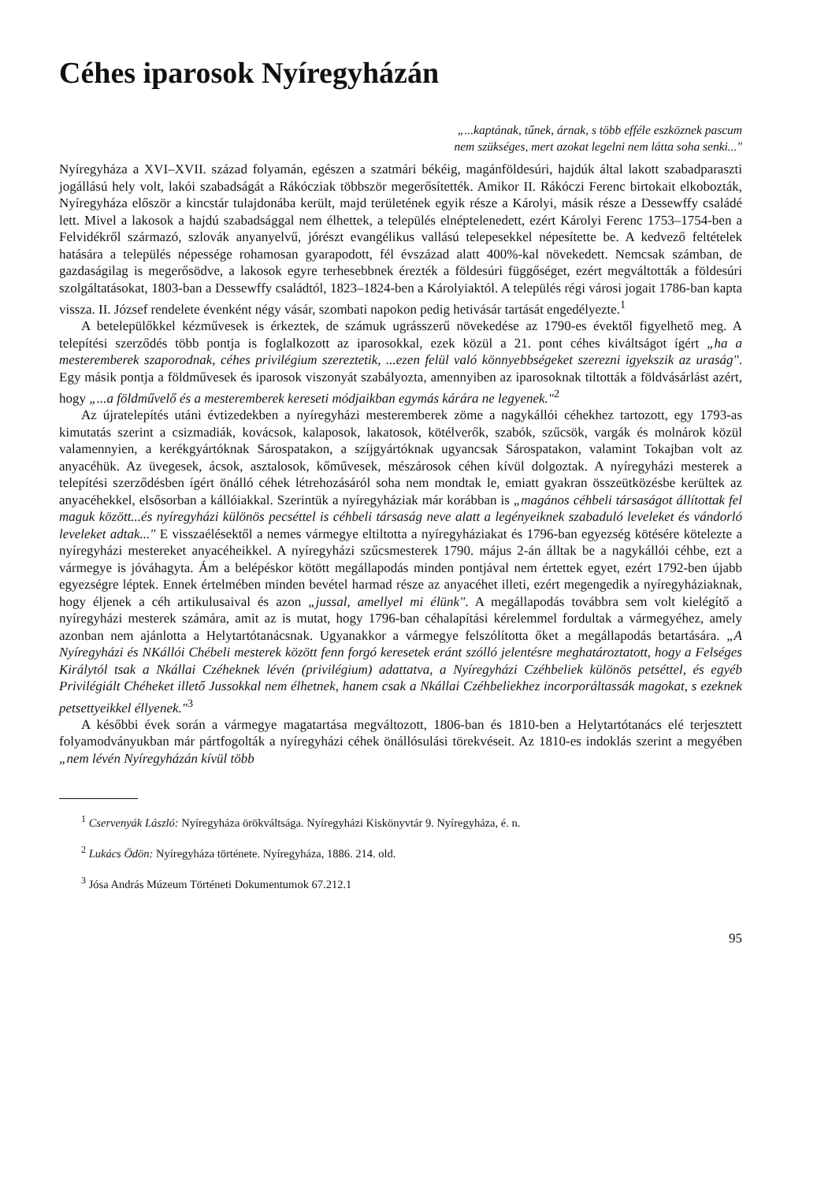Céhes iparosok Nyíregyházán
„...kaptának, tűnek, árnak, s több efféle eszköznek pascum
nem szükséges, mert azokat legelni nem látta soha senki..."
Nyíregyháza a XVI–XVII. század folyamán, egészen a szatmári békéig, magánföldesúri, hajdúk által lakott szabadparaszti jogállású hely volt, lakói szabadságát a Rákócziak többször megerősítették. Amikor II. Rákóczi Ferenc birtokait elkobozták, Nyíregyháza először a kincstár tulajdonába került, majd területének egyik része a Károlyi, másik része a Dessewffy családé lett. Mivel a lakosok a hajdú szabadsággal nem élhettek, a település elnéptelenedett, ezért Károlyi Ferenc 1753–1754-ben a Felvidékről származó, szlovák anyanyelvű, jórészt evangélikus vallású telepesekkel népesítette be. A kedvező feltételek hatására a település népessége rohamosan gyarapodott, fél évszázad alatt 400%-kal növekedett. Nemcsak számban, de gazdaságilag is megerősödve, a lakosok egyre terhesebbnek érezték a földesúri függőséget, ezért megváltották a földesúri szolgáltatásokat, 1803-ban a Dessewffy családtól, 1823–1824-ben a Károlyiaktól. A település régi városi jogait 1786-ban kapta vissza. II. József rendelete évenként négy vásár, szombati napokon pedig hetivásár tartását engedélyezte.<sup>1</sup>
A betelepülőkkel kézművesek is érkeztek, de számuk ugrásszerű növekedése az 1790-es évektől figyelhető meg. A telepítési szerződés több pontja is foglalkozott az iparosokkal, ezek közül a 21. pont céhes kiváltságot ígért „ha a mesteremberek szaporodnak, céhes privilégium szereztetik, ...ezen felül való könnyebbségeket szerezni igyekszik az uraság". Egy másik pontja a földművesek és iparosok viszonyát szabályozta, amennyiben az iparosoknak tiltották a földvásárlást azért, hogy „...a földművelő és a mesteremberek kereseti módjaikban egymás kárára ne legyenek."<sup>2</sup>
Az újratelepítés utáni évtizedekben a nyíregyházi mesteremberek zöme a nagykállói céhekhez tartozott, egy 1793-as kimutatás szerint a csizmadiák, kovácsok, kalaposok, lakatosok, kötélverők, szabók, szűcsök, vargák és molnárok közül valamennyien, a kerékgyártóknak Sárospatakon, a szíjgyártóknak ugyancsak Sárospatakon, valamint Tokajban volt az anyacéhük. Az üvegesek, ácsok, asztalosok, kőművesek, mészárosok céhen kívül dolgoztak. A nyíregyházi mesterek a telepítési szerződésben ígért önálló céhek létrehozásáról soha nem mondtak le, emiatt gyakran összeütközésbe kerültek az anyacéhekkel, elsősorban a kállóiakkal. Szerintük a nyíregyháziak már korábban is „magános céhbeli társaságot állítottak fel maguk között...és nyíregyházi különös pecséttel is céhbeli társaság neve alatt a legényeiknek szabaduló leveleket és vándorló leveleket adtak..." E visszaélésektől a nemes vármegye eltiltotta a nyíregyháziakat és 1796-ban egyezség kötésére kötelezte a nyíregyházi mestereket anyacéheikkel. A nyíregyházi szűcsmesterek 1790. május 2-án álltak be a nagykállói céhbe, ezt a vármegye is jóváhagyta. Ám a belépéskor kötött megállapodás minden pontjával nem értettek egyet, ezért 1792-ben újabb egyezségre léptek. Ennek értelmében minden bevétel harmad része az anyacéhet illeti, ezért megengedik a nyíregyháziaknak, hogy éljenek a céh artikulusaival és azon „jussal, amellyel mi élünk". A megállapodás továbbra sem volt kielégítő a nyíregyházi mesterek számára, amit az is mutat, hogy 1796-ban céhalapítási kérelemmel fordultak a vármegyéhez, amely azonban nem ajánlotta a Helytartótanácsnak. Ugyanakkor a vármegye felszólította őket a megállapodás betartására. „A Nyíregyházi és NKállói Chébeli mesterek között fenn forgó keresetek eránt szólló jelentésre meghatároztatott, hogy a Felséges Királytól tsak a Nkállai Czéheknek lévén (privilégium) adattatva, a Nyíregyházi Czéhbeliek különös petséttel, és egyéb Privilégiált Chéheket illető Jussokkal nem élhetnek, hanem csak a Nkállai Czéhbeliekhez incorporáltassák magokat, s ezeknek petsettyeikkel éllyenek."<sup>3</sup>
A későbbi évek során a vármegye magatartása megváltozott, 1806-ban és 1810-ben a Helytartótanács elé terjesztett folyamodványukban már pártfogolták a nyíregyházi céhek önállósulási törekvéseit. Az 1810-es indoklás szerint a megyében „nem lévén Nyíregyházán kívül több
<sup>1</sup> Cservenyák László: Nyíregyháza örökváltsága. Nyíregyházi Kiskönyvtár 9. Nyíregyháza, é. n.
<sup>2</sup> Lukács Ödön: Nyíregyháza története. Nyíregyháza, 1886. 214. old.
<sup>3</sup> Jósa András Múzeum Történeti Dokumentumok 67.212.1
95